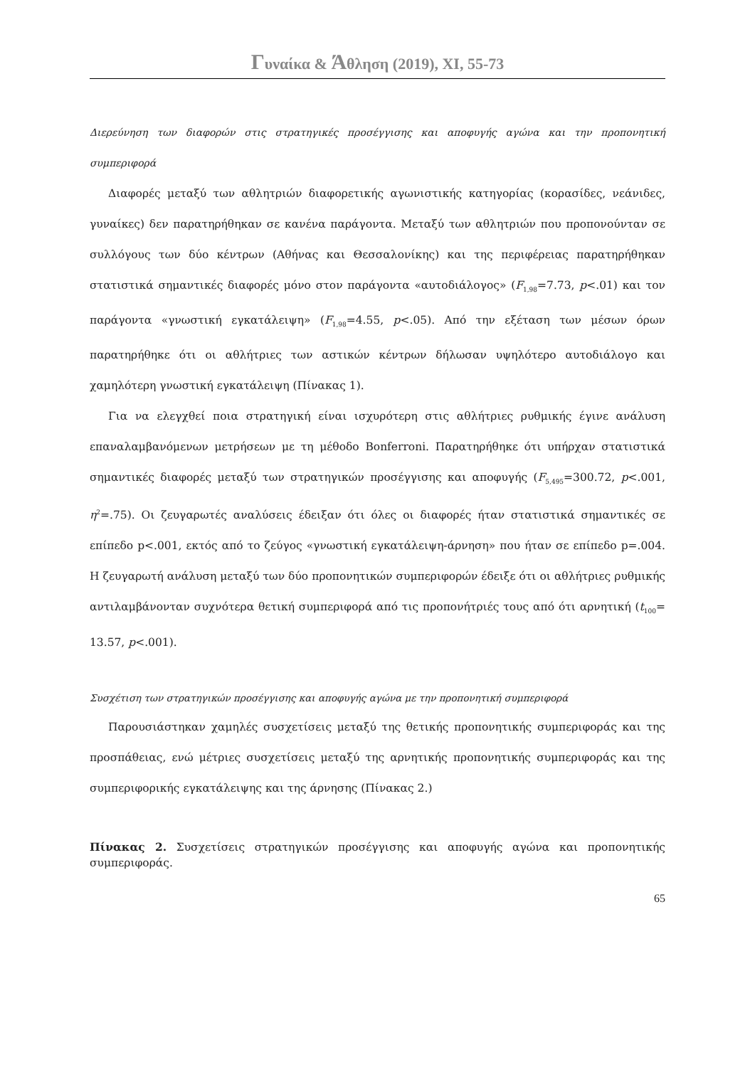Γυναίκα & Άθληση (2019), XI, 55-73
Διερεύνηση των διαφορών στις στρατηγικές προσέγγισης και αποφυγής αγώνα και την προπονητική συμπεριφορά
Διαφορές μεταξύ των αθλητριών διαφορετικής αγωνιστικής κατηγορίας (κορασίδες, νεάνιδες, γυναίκες) δεν παρατηρήθηκαν σε κανένα παράγοντα. Μεταξύ των αθλητριών που προπονούνταν σε συλλόγους των δύο κέντρων (Αθήνας και Θεσσαλονίκης) και της περιφέρειας παρατηρήθηκαν στατιστικά σημαντικές διαφορές μόνο στον παράγοντα «αυτοδιάλογος» (F<sub>1,98</sub>=7.73, p<.01) και τον παράγοντα «γνωστική εγκατάλειψη» (F<sub>1,98</sub>=4.55, p<.05). Από την εξέταση των μέσων όρων παρατηρήθηκε ότι οι αθλήτριες των αστικών κέντρων δήλωσαν υψηλότερο αυτοδιάλογο και χαμηλότερη γνωστική εγκατάλειψη (Πίνακας 1).
Για να ελεγχθεί ποια στρατηγική είναι ισχυρότερη στις αθλήτριες ρυθμικής έγινε ανάλυση επαναλαμβανόμενων μετρήσεων με τη μέθοδο Bonferroni. Παρατηρήθηκε ότι υπήρχαν στατιστικά σημαντικές διαφορές μεταξύ των στρατηγικών προσέγγισης και αποφυγής (F<sub>5,495</sub>=300.72, p<.001, η<sup>2</sup>=.75). Οι ζευγαρωτές αναλύσεις έδειξαν ότι όλες οι διαφορές ήταν στατιστικά σημαντικές σε επίπεδο p<.001, εκτός από το ζεύγος «γνωστική εγκατάλειψη-άρνηση» που ήταν σε επίπεδο p=.004. Η ζευγαρωτή ανάλυση μεταξύ των δύο προπονητικών συμπεριφορών έδειξε ότι οι αθλήτριες ρυθμικής αντιλαμβάνονταν συχνότερα θετική συμπεριφορά από τις προπονήτριές τους από ότι αρνητική (t<sub>100</sub>= 13.57, p<.001).
Συσχέτιση των στρατηγικών προσέγγισης και αποφυγής αγώνα με την προπονητική συμπεριφορά
Παρουσιάστηκαν χαμηλές συσχετίσεις μεταξύ της θετικής προπονητικής συμπεριφοράς και της προσπάθειας, ενώ μέτριες συσχετίσεις μεταξύ της αρνητικής προπονητικής συμπεριφοράς και της συμπεριφορικής εγκατάλειψης και της άρνησης (Πίνακας 2.)
Πίνακας 2. Συσχετίσεις στρατηγικών προσέγγισης και αποφυγής αγώνα και προπονητικής συμπεριφοράς.
65